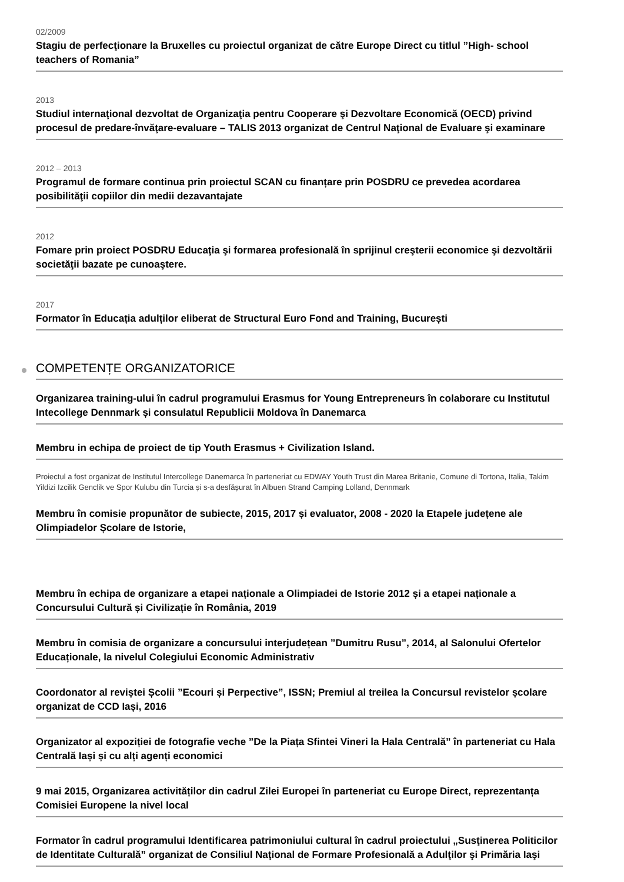02/2009
Stagiu de perfecţionare la Bruxelles cu proiectul organizat de către Europe Direct cu titlul ”High- school teachers of Romania”
2013
Studiul internaţional dezvoltat de Organizaţia pentru Cooperare şi Dezvoltare Economică (OECD) privind procesul de predare-învăţare-evaluare – TALIS 2013 organizat de Centrul Naţional de Evaluare şi examinare
2012 – 2013
Programul de formare continua prin proiectul SCAN cu finanțare prin POSDRU ce prevedea acordarea posibilităţii copiilor din medii dezavantajate
2012
Fomare prin proiect POSDRU Educaţia şi formarea profesională în sprijinul creşterii economice şi dezvoltării societăţii bazate pe cunoaştere.
2017
Formator în Educația adulților eliberat de Structural Euro Fond and Training, București
COMPETENȚE ORGANIZATORICE
Organizarea training-ului în cadrul programului Erasmus for Young Entrepreneurs în colaborare cu Institutul Intecollege Dennmark și consulatul Republicii Moldova în Danemarca
Membru in echipa de proiect de tip Youth Erasmus + Civilization Island.
Proiectul a fost organizat de Institutul Intercollege Danemarca în parteneriat cu EDWAY Youth Trust din Marea Britanie, Comune di Tortona, Italia, Takim Yildizi Izcilik Genclik ve Spor Kulubu din Turcia și s-a desfășurat în Albuen Strand Camping Lolland, Dennmark
Membru în comisie propunător de subiecte, 2015, 2017 și evaluator, 2008 - 2020 la Etapele județene ale Olimpiadelor Școlare de Istorie,
Membru în echipa de organizare a etapei naționale a Olimpiadei de Istorie 2012 și a etapei naționale a Concursului Cultură și Civilizație în România, 2019
Membru în comisia de organizare a concursului interjudețean ”Dumitru Rusu”, 2014, al Salonului Ofertelor Educaționale, la nivelul Colegiului Economic Administrativ
Coordonator al reviștei Școlii ”Ecouri și Perpective”, ISSN; Premiul al treilea la Concursul revistelor școlare organizat de CCD Iași, 2016
Organizator al expoziției de fotografie veche ”De la Piața Sfintei Vineri la Hala Centrală” în parteneriat cu Hala Centrală Iași și cu alți agenți economici
9 mai 2015, Organizarea activităților din cadrul Zilei Europei în parteneriat cu Europe Direct, reprezentanța Comisiei Europene la nivel local
Formator în cadrul programului Identificarea patrimoniului cultural în cadrul proiectului „Susţinerea Politicilor de Identitate Culturală” organizat de Consiliul Naţional de Formare Profesională a Adulţilor şi Primăria Iaşi